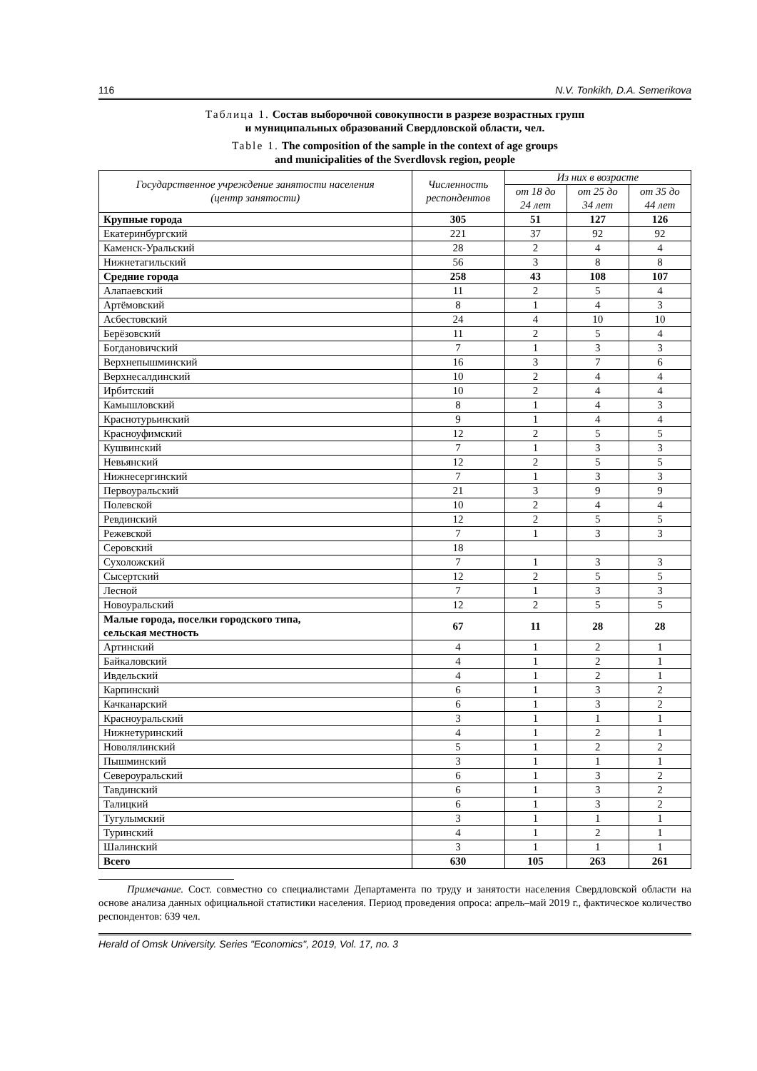116 N.V. Tonkikh, D.A. Semerikova
Таблица 1. Состав выборочной совокупности в разрезе возрастных групп
и муниципальных образований Свердловской области, чел.
Table 1. The composition of the sample in the context of age groups
and municipalities of the Sverdlovsk region, people
| Государственное учреждение занятости населения (центр занятости) | Численность респондентов | Из них в возрасте | | |
| --- | --- | --- | --- | --- |
| | | от 18 до 24 лет | от 25 до 34 лет | от 35 до 44 лет |
| Крупные города | 305 | 51 | 127 | 126 |
| Екатеринбургский | 221 | 37 | 92 | 92 |
| Каменск-Уральский | 28 | 2 | 4 | 4 |
| Нижнетагильский | 56 | 3 | 8 | 8 |
| Средние города | 258 | 43 | 108 | 107 |
| Алапаевский | 11 | 2 | 5 | 4 |
| Артёмовский | 8 | 1 | 4 | 3 |
| Асбестовский | 24 | 4 | 10 | 10 |
| Берёзовский | 11 | 2 | 5 | 4 |
| Богдановичский | 7 | 1 | 3 | 3 |
| Верхнепышминский | 16 | 3 | 7 | 6 |
| Верхнесалдинский | 10 | 2 | 4 | 4 |
| Ирбитский | 10 | 2 | 4 | 4 |
| Камышловский | 8 | 1 | 4 | 3 |
| Краснотурьинский | 9 | 1 | 4 | 4 |
| Красноуфимский | 12 | 2 | 5 | 5 |
| Кушвинский | 7 | 1 | 3 | 3 |
| Невьянский | 12 | 2 | 5 | 5 |
| Нижнесергинский | 7 | 1 | 3 | 3 |
| Первоуральский | 21 | 3 | 9 | 9 |
| Полевской | 10 | 2 | 4 | 4 |
| Ревдинский | 12 | 2 | 5 | 5 |
| Режевской | 7 | 1 | 3 | 3 |
| Серовский | 18 | | | |
| Сухоложский | 7 | 1 | 3 | 3 |
| Сысертский | 12 | 2 | 5 | 5 |
| Лесной | 7 | 1 | 3 | 3 |
| Новоуральский | 12 | 2 | 5 | 5 |
| Малые города, поселки городского типа, сельская местность | 67 | 11 | 28 | 28 |
| Артинский | 4 | 1 | 2 | 1 |
| Байкаловский | 4 | 1 | 2 | 1 |
| Ивдельский | 4 | 1 | 2 | 1 |
| Карпинский | 6 | 1 | 3 | 2 |
| Качканарский | 6 | 1 | 3 | 2 |
| Красноуральский | 3 | 1 | 1 | 1 |
| Нижнетуринский | 4 | 1 | 2 | 1 |
| Новолялинский | 5 | 1 | 2 | 2 |
| Пышминский | 3 | 1 | 1 | 1 |
| Североуральский | 6 | 1 | 3 | 2 |
| Тавдинский | 6 | 1 | 3 | 2 |
| Талицкий | 6 | 1 | 3 | 2 |
| Тугулымский | 3 | 1 | 1 | 1 |
| Туринский | 4 | 1 | 2 | 1 |
| Шалинский | 3 | 1 | 1 | 1 |
| Всего | 630 | 105 | 263 | 261 |
Примечание. Сост. совместно со специалистами Департамента по труду и занятости населения Свердловской области на основе анализа данных официальной статистики населения. Период проведения опроса: апрель–май 2019 г., фактическое количество респондентов: 639 чел.
Herald of Omsk University. Series "Economics", 2019, Vol. 17, no. 3